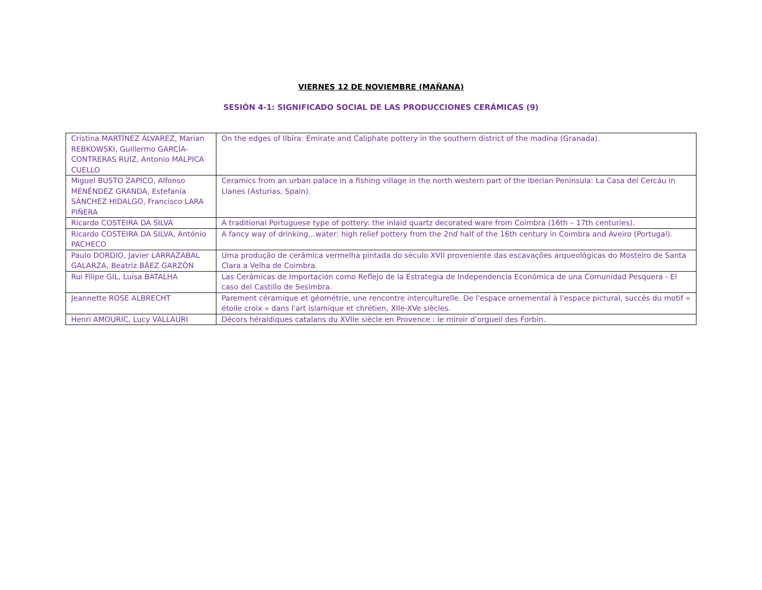VIERNES 12 DE NOVIEMBRE (MAÑANA)
SESIÓN 4-1: SIGNIFICADO SOCIAL DE LAS PRODUCCIONES CERÁMICAS (9)
| Cristina MARTÍNEZ ÁLVAREZ, Marian REBKOWSKI, Guillermo GARCÍA-CONTRERAS RUIZ, Antonio MALPICA CUELLO | On the edges of Ilbīra: Emirate and Caliphate pottery in the southern district of the madina (Granada). |
| Miguel BUSTO ZAPICO, Alfonso MENÉNDEZ GRANDA, Estefanía SÁNCHEZ HIDALGO, Francisco LARA PIÑERA | Ceramics from an urban palace in a fishing village in the north western part of the Iberian Peninsula: La Casa del Cercáu in Llanes (Asturias, Spain). |
| Ricardo COSTEIRA DA SILVA | A traditional Portuguese type of pottery: the inlaid quartz decorated ware from Coimbra (16th – 17th centuries). |
| Ricardo COSTEIRA DA SILVA, António PACHECO | A fancy way of drinking…water: high relief pottery from the 2nd half of the 16th century in Coimbra and Aveiro (Portugal). |
| Paulo DORDIO, Javier LARRAZABAL GALARZA, Beatriz BÁEZ GARZÓN | Uma produção de cerâmica vermelha pintada do século XVII proveniente das escavações arqueológicas do Mosteiro de Santa Clara a Velha de Coimbra. |
| Rui Filipe GIL, Luísa BATALHA | Las Cerámicas de Importación como Reflejo de la Estrategia de Independencia Económica de una Comunidad Pesquera - El caso del Castillo de Sesimbra. |
| Jeannette ROSE ALBRECHT | Parement céramique et géométrie, une rencontre interculturelle. De l'espace ornemental à l'espace pictural, succès du motif « étoile croix » dans l'art islamique et chrétien, XIIe-XVe siècles. |
| Henri AMOURIC, Lucy VALLAURI | Décors héraldiques catalans du XVIIe siècle en Provence : le miroir d’orgueil des Forbin. |